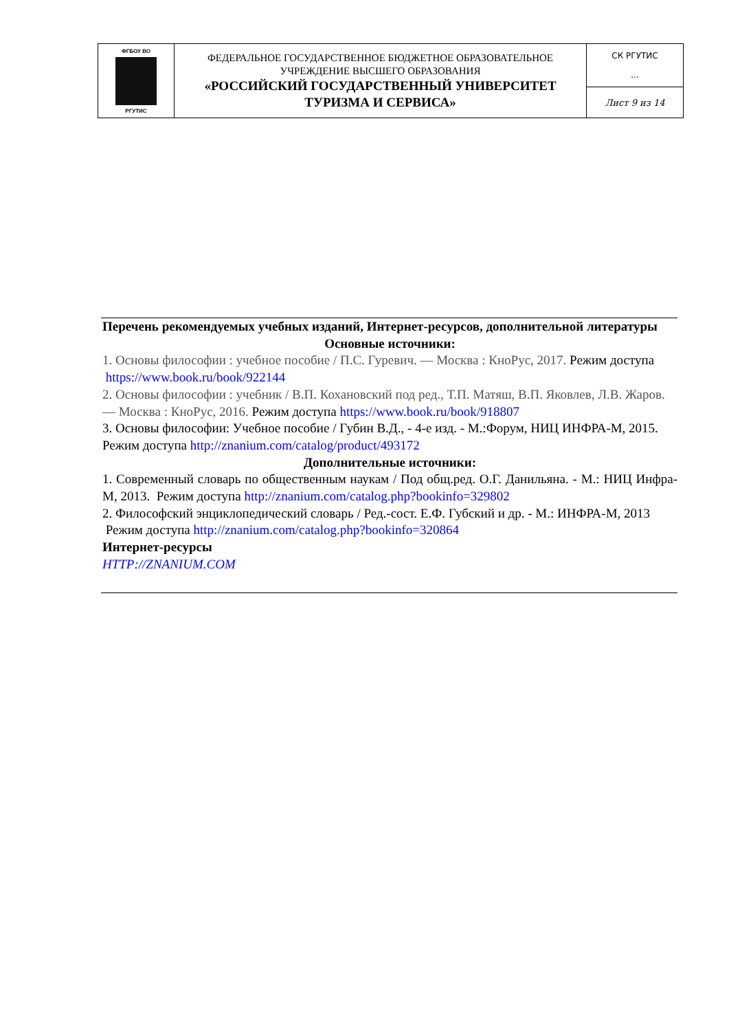| ФГБОУ ВО РГУТИС | ФЕДЕРАЛЬНОЕ ГОСУДАРСТВЕННОЕ БЮДЖЕТНОЕ ОБРАЗОВАТЕЛЬНОЕ УЧРЕЖДЕНИЕ ВЫСШЕГО ОБРАЗОВАНИЯ «РОССИЙСКИЙ ГОСУДАРСТВЕННЫЙ УНИВЕРСИТЕТ ТУРИЗМА И СЕРВИСА» | СК РГУТИС … |
| | | Лист 9 из 14 |
Перечень рекомендуемых учебных изданий, Интернет-ресурсов, дополнительной литературы
Основные источники:
1. Основы философии : учебное пособие / П.С. Гуревич. — Москва : КноРус, 2017. Режим доступа https://www.book.ru/book/922144
2. Основы философии : учебник / В.П. Кохановский под ред., Т.П. Матяш, В.П. Яковлев, Л.В. Жаров. — Москва : КноРус, 2016. Режим доступа https://www.book.ru/book/918807
3. Основы философии: Учебное пособие / Губин В.Д., - 4-е изд. - М.:Форум, НИЦ ИНФРА-М, 2015. Режим доступа http://znanium.com/catalog/product/493172
Дополнительные источники:
1. Современный словарь по общественным наукам / Под общ.ред. О.Г. Данильяна. - М.: НИЦ Инфра-М, 2013. Режим доступа http://znanium.com/catalog.php?bookinfo=329802
2. Философский энциклопедический словарь / Ред.-сост. Е.Ф. Губский и др. - М.: ИНФРА-М, 2013 Режим доступа http://znanium.com/catalog.php?bookinfo=320864
Интернет-ресурсы
HTTP://ZNANIUM.COM